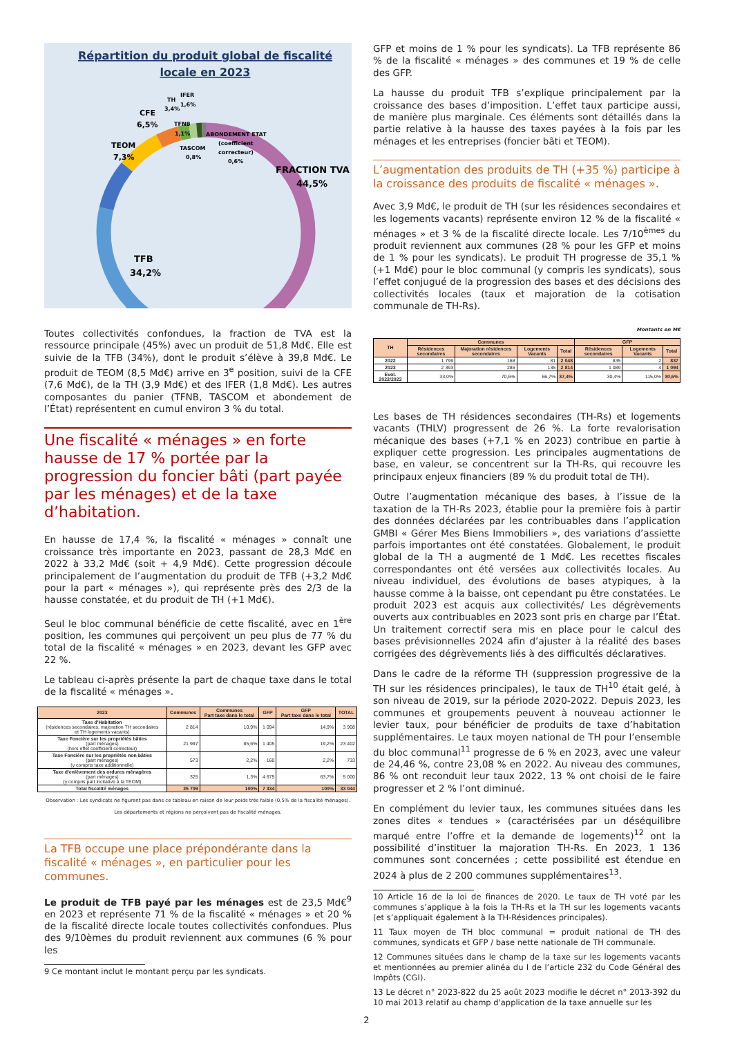Répartition du produit global de fiscalité
locale en 2023
FRACTION TVA
44,5%
TFB
34,2%
TEOM
7,3%
CFE
6,5%
TH
3,4%
IFER
1,6%
TFNB
1,1%
TASCOM
0,8%
ABONDEMENT ETAT
(coefficient
correcteur)
0,6%
Toutes collectivités confondues, la fraction de TVA est la ressource principale (45%) avec un produit de 51,8 Md€. Elle est suivie de la TFB (34%), dont le produit s’élève à 39,8 Md€. Le produit de TEOM (8,5 Md€) arrive en 3<sup>e</sup> position, suivi de la CFE (7,6 Md€), de la TH (3,9 Md€) et des IFER (1,8 Md€). Les autres composantes du panier (TFNB, TASCOM et abondement de l’État) représentent en cumul environ 3 % du total.
Une fiscalité « ménages » en forte hausse de 17 % portée par la progression du foncier bâti (part payée par les ménages) et de la taxe d’habitation.
En hausse de 17,4 %, la fiscalité « ménages » connaît une croissance très importante en 2023, passant de 28,3 Md€ en 2022 à 33,2 Md€ (soit + 4,9 Md€). Cette progression découle principalement de l’augmentation du produit de TFB (+3,2 Md€ pour la part « ménages »), qui représente près des 2/3 de la hausse constatée, et du produit de TH (+1 Md€).
Seul le bloc communal bénéficie de cette fiscalité, avec en 1<sup>ère</sup> position, les communes qui perçoivent un peu plus de 77 % du total de la fiscalité « ménages » en 2023, devant les GFP avec 22 %.
Le tableau ci-après présente la part de chaque taxe dans le total de la fiscalité « ménages ».
| 2023 | Communes | Communes Part taxe dans le total | GFP | GFP Part taxe dans le total | TOTAL |
| --- | --- | --- | --- | --- | --- |
| Taxe d'Habitation (résidences secondaires, majoration TH secondaires et TH logements vacants) | 2 814 | 10,9% | 1 094 | 14,9% | 3 908 |
| Taxe Foncière sur les propriétés bâties (part ménages) (hors effet coefficient correcteur) | 21 997 | 85,6% | 1 405 | 19,2% | 23 402 |
| Taxe Foncière sur les propriétés non bâties (part ménages) (y compris taxe additionnelle) | 573 | 2,2% | 160 | 2,2% | 733 |
| Taxe d'enlèvement des ordures ménagères (part ménages) (y compris part incitative à la TEOM) | 325 | 1,3% | 4 675 | 63,7% | 5 000 |
| Total fiscalité ménages | 25 709 | 100% | 7 334 | 100% | 33 044 |
Observation : Les syndicats ne figurent pas dans ce tableau en raison de leur poids très faible (0,5% de la fiscalité ménages).
Les départements et régions ne perçoivent pas de fiscalité ménages.
La TFB occupe une place prépondérante dans la fiscalité « ménages », en particulier pour les communes.
Le produit de TFB payé par les ménages est de 23,5 Md€<sup>9</sup> en 2023 et représente 71 % de la fiscalité « ménages » et 20 % de la fiscalité directe locale toutes collectivités confondues. Plus des 9/10èmes du produit reviennent aux communes (6 % pour les
9 Ce montant inclut le montant perçu par les syndicats.
GFP et moins de 1 % pour les syndicats). La TFB représente 86 % de la fiscalité « ménages » des communes et 19 % de celle des GFP.
La hausse du produit TFB s’explique principalement par la croissance des bases d’imposition. L’effet taux participe aussi, de manière plus marginale. Ces éléments sont détaillés dans la partie relative à la hausse des taxes payées à la fois par les ménages et les entreprises (foncier bâti et TEOM).
L’augmentation des produits de TH (+35 %) participe à la croissance des produits de fiscalité « ménages ».
Avec 3,9 Md€, le produit de TH (sur les résidences secondaires et les logements vacants) représente environ 12 % de la fiscalité « ménages » et 3 % de la fiscalité directe locale. Les 7/10<sup>èmes</sup> du produit reviennent aux communes (28 % pour les GFP et moins de 1 % pour les syndicats). Le produit TH progresse de 35,1 % (+1 Md€) pour le bloc communal (y compris les syndicats), sous l’effet conjugué de la progression des bases et des décisions des collectivités locales (taux et majoration de la cotisation communale de TH-Rs).
Montants en M€
| TH | Communes | | | | GFP | | |
| --- | --- | --- | --- | --- | --- | --- | --- |
| | Résidences secondaires | Majoration résidences secondaires | Logements Vacants | Total | Résidences secondaires | Logements Vacants | Total |
| 2022 | 1 799 | 168 | 81 | 2 048 | 835 | 2 | 837 |
| 2023 | 2 393 | 286 | 135 | 2 814 | 1 089 | 4 | 1 094 |
| Evol. 2022/2023 | 33,0% | 70,6% | 66,7% | 37,4% | 30,4% | 115,0% | 30,6% |
Les bases de TH résidences secondaires (TH-Rs) et logements vacants (THLV) progressent de 26 %. La forte revalorisation mécanique des bases (+7,1 % en 2023) contribue en partie à expliquer cette progression. Les principales augmentations de base, en valeur, se concentrent sur la TH-Rs, qui recouvre les principaux enjeux financiers (89 % du produit total de TH).
Outre l’augmentation mécanique des bases, à l’issue de la taxation de la TH-Rs 2023, établie pour la première fois à partir des données déclarées par les contribuables dans l’application GMBI « Gérer Mes Biens Immobiliers », des variations d’assiette parfois importantes ont été constatées. Globalement, le produit global de la TH a augmenté de 1 Md€. Les recettes fiscales correspondantes ont été versées aux collectivités locales. Au niveau individuel, des évolutions de bases atypiques, à la hausse comme à la baisse, ont cependant pu être constatées. Le produit 2023 est acquis aux collectivités/ Les dégrèvements ouverts aux contribuables en 2023 sont pris en charge par l’État. Un traitement correctif sera mis en place pour le calcul des bases prévisionnelles 2024 afin d’ajuster à la réalité des bases corrigées des dégrèvements liés à des difficultés déclaratives.
Dans le cadre de la réforme TH (suppression progressive de la TH sur les résidences principales), le taux de TH<sup>10</sup> était gelé, à son niveau de 2019, sur la période 2020-2022. Depuis 2023, les communes et groupements peuvent à nouveau actionner le levier taux, pour bénéficier de produits de taxe d’habitation supplémentaires. Le taux moyen national de TH pour l’ensemble du bloc communal<sup>11</sup> progresse de 6 % en 2023, avec une valeur de 24,46 %, contre 23,08 % en 2022. Au niveau des communes, 86 % ont reconduit leur taux 2022, 13 % ont choisi de le faire progresser et 2 % l’ont diminué.
En complément du levier taux, les communes situées dans les zones dites « tendues » (caractérisées par un déséquilibre marqué entre l’offre et la demande de logements)<sup>12</sup> ont la possibilité d’instituer la majoration TH-Rs. En 2023, 1 136 communes sont concernées ; cette possibilité est étendue en 2024 à plus de 2 200 communes supplémentaires<sup>13</sup>.
10 Article 16 de la loi de finances de 2020. Le taux de TH voté par les communes s’applique à la fois la TH-Rs et la TH sur les logements vacants (et s’appliquait également à la TH-Résidences principales).
11 Taux moyen de TH bloc communal = produit national de TH des communes, syndicats et GFP / base nette nationale de TH communale.
12 Communes situées dans le champ de la taxe sur les logements vacants et mentionnées au premier alinéa du I de l’article 232 du Code Général des Impôts (CGI).
13 Le décret n° 2023-822 du 25 août 2023 modifie le décret n° 2013-392 du 10 mai 2013 relatif au champ d'application de la taxe annuelle sur les
2